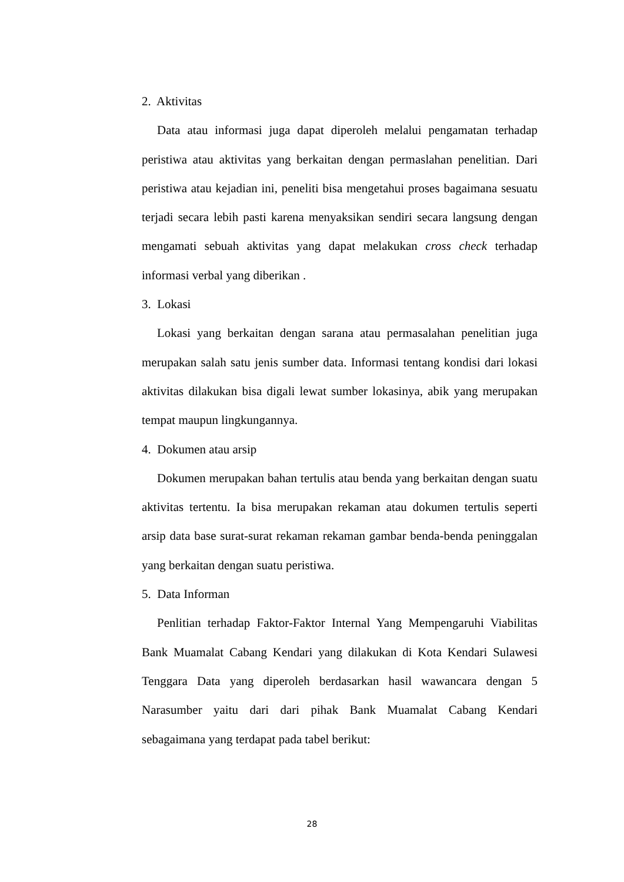2. Aktivitas
Data atau informasi juga dapat diperoleh melalui pengamatan terhadap peristiwa atau aktivitas yang berkaitan dengan permaslahan penelitian. Dari peristiwa atau kejadian ini, peneliti bisa mengetahui proses bagaimana sesuatu terjadi secara lebih pasti karena menyaksikan sendiri secara langsung dengan mengamati sebuah aktivitas yang dapat melakukan cross check terhadap informasi verbal yang diberikan .
3. Lokasi
Lokasi yang berkaitan dengan sarana atau permasalahan penelitian juga merupakan salah satu jenis sumber data. Informasi tentang kondisi dari lokasi aktivitas dilakukan bisa digali lewat sumber lokasinya, abik yang merupakan tempat maupun lingkungannya.
4. Dokumen atau arsip
Dokumen merupakan bahan tertulis atau benda yang berkaitan dengan suatu aktivitas tertentu. Ia bisa merupakan rekaman atau dokumen tertulis seperti arsip data base surat-surat rekaman rekaman gambar benda-benda peninggalan yang berkaitan dengan suatu peristiwa.
5. Data Informan
Penlitian terhadap Faktor-Faktor Internal Yang Mempengaruhi Viabilitas Bank Muamalat Cabang Kendari yang dilakukan di Kota Kendari Sulawesi Tenggara Data yang diperoleh berdasarkan hasil wawancara dengan 5 Narasumber yaitu dari dari pihak Bank Muamalat Cabang Kendari sebagaimana yang terdapat pada tabel berikut:
28